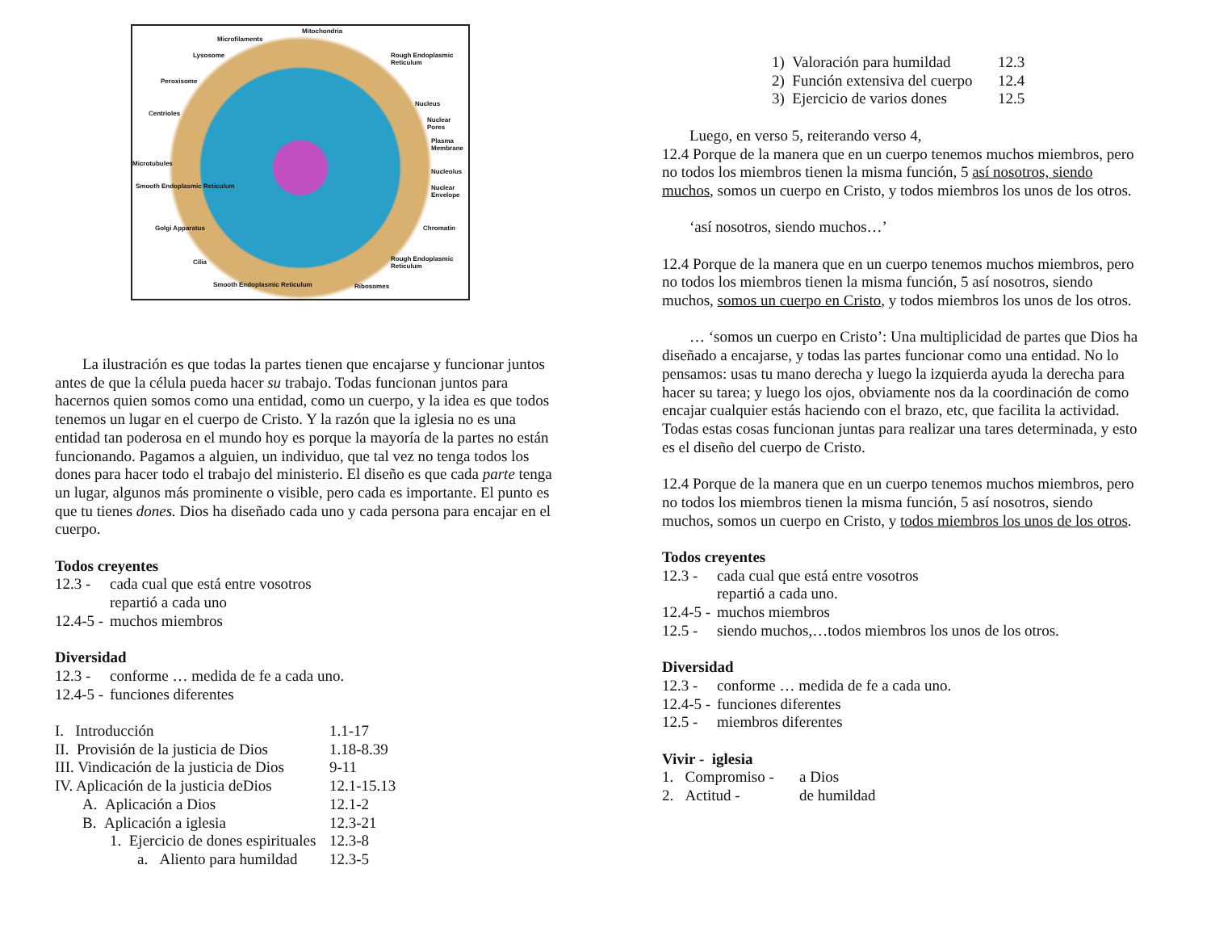Mitochondria
Microfilaments
Lysosome Rough Endoplasmic Reticulum
Peroxisome
Nucleus
Centrioles
Nuclear Pores
Plasma Membrane
Microtubules
Nucleolus
Smooth Endoplasmic Reticulum Nuclear Envelope
Chromatin Golgi Apparatus
Cilia Rough Endoplasmic Reticulum
Smooth Endoplasmic Reticulum Ribosomes
La ilustración es que todas la partes tienen que encajarse y funcionar juntos antes de que la célula pueda hacer su trabajo. Todas funcionan juntos para hacernos quien somos como una entidad, como un cuerpo, y la idea es que todos tenemos un lugar en el cuerpo de Cristo. Y la razón que la iglesia no es una entidad tan poderosa en el mundo hoy es porque la mayoría de la partes no están funcionando. Pagamos a alguien, un individuo, que tal vez no tenga todos los dones para hacer todo el trabajo del ministerio. El diseño es que cada parte tenga un lugar, algunos más prominente o visible, pero cada es importante. El punto es que tu tienes dones. Dios ha diseñado cada uno y cada persona para encajar en el cuerpo.
Todos creyentes
12.3 - cada cual que está entre vosotros
repartió a cada uno
12.4-5 - muchos miembros
Diversidad
12.3 - conforme … medida de fe a cada uno.
12.4-5 - funciones diferentes
I. Introducción 1.1-17
II. Provisión de la justicia de Dios 1.18-8.39
III. Vindicación de la justicia de Dios 9-11
IV. Aplicación de la justicia deDios 12.1-15.13
A. Aplicación a Dios 12.1-2
B. Aplicación a iglesia 12.3-21
1. Ejercicio de dones espirituales 12.3-8
a. Aliento para humildad 12.3-5
1) Valoración para humildad 12.3
2) Función extensiva del cuerpo 12.4
3) Ejercicio de varios dones 12.5
Luego, en verso 5, reiterando verso 4,
12.4 Porque de la manera que en un cuerpo tenemos muchos miembros, pero no todos los miembros tienen la misma función, 5 así nosotros, siendo muchos, somos un cuerpo en Cristo, y todos miembros los unos de los otros.
‘así nosotros, siendo muchos…’
12.4 Porque de la manera que en un cuerpo tenemos muchos miembros, pero no todos los miembros tienen la misma función, 5 así nosotros, siendo muchos, somos un cuerpo en Cristo, y todos miembros los unos de los otros.
… ‘somos un cuerpo en Cristo’: Una multiplicidad de partes que Dios ha diseñado a encajarse, y todas las partes funcionar como una entidad. No lo pensamos: usas tu mano derecha y luego la izquierda ayuda la derecha para hacer su tarea; y luego los ojos, obviamente nos da la coordinación de como encajar cualquier estás haciendo con el brazo, etc, que facilita la actividad. Todas estas cosas funcionan juntas para realizar una tares determinada, y esto es el diseño del cuerpo de Cristo.
12.4 Porque de la manera que en un cuerpo tenemos muchos miembros, pero no todos los miembros tienen la misma función, 5 así nosotros, siendo muchos, somos un cuerpo en Cristo, y todos miembros los unos de los otros.
Todos creyentes
12.3 - cada cual que está entre vosotros
repartió a cada uno.
12.4-5 - muchos miembros
12.5 - siendo muchos,…todos miembros los unos de los otros.
Diversidad
12.3 - conforme … medida de fe a cada uno.
12.4-5 - funciones diferentes
12.5 - miembros diferentes
Vivir - iglesia
1. Compromiso - a Dios
2. Actitud - de humildad